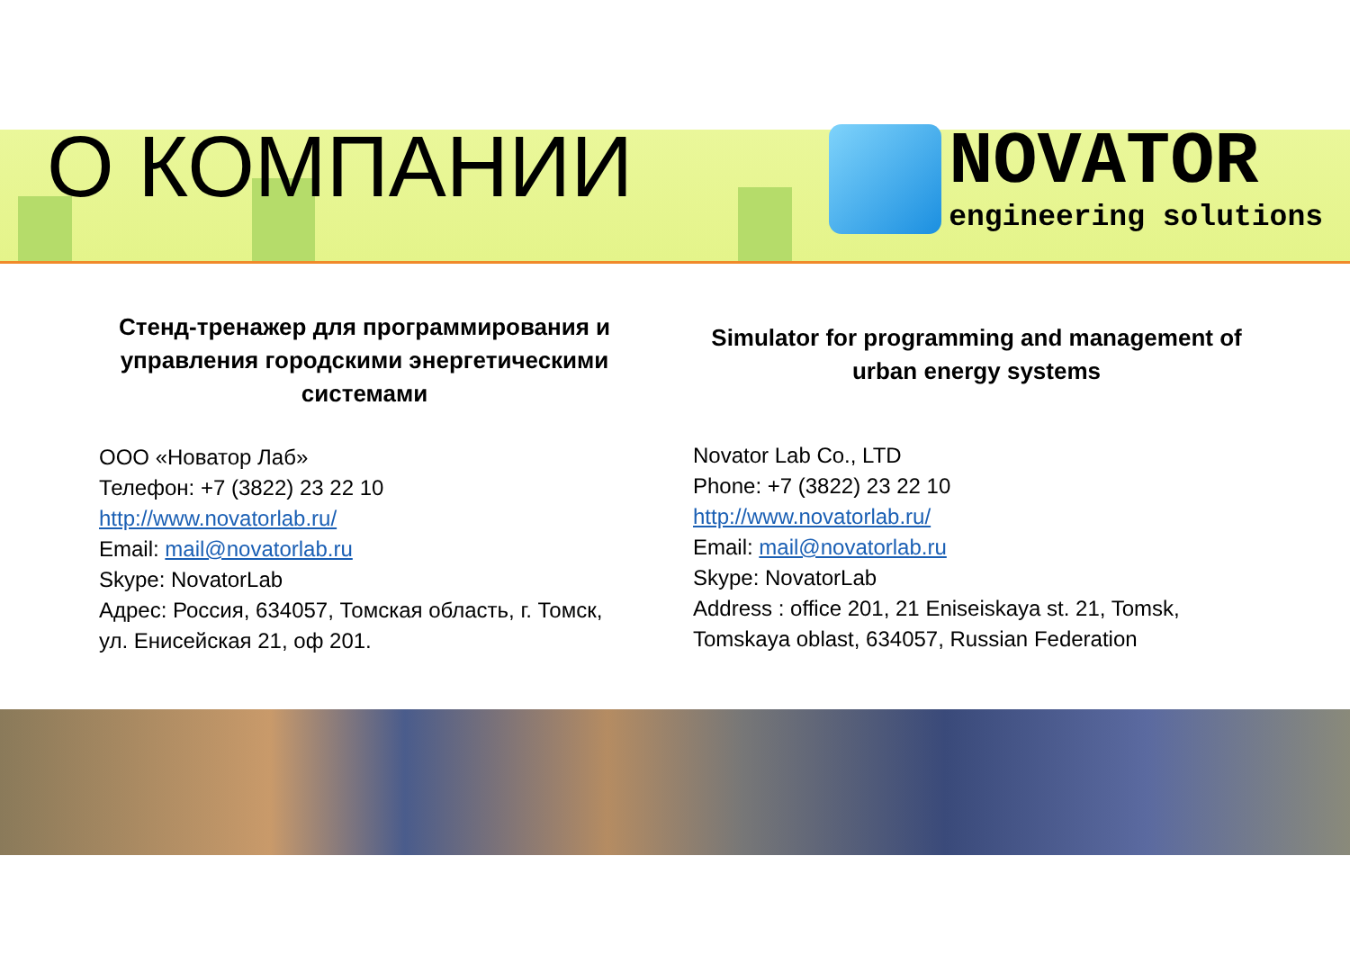О КОМПАНИИ
NOVATOR
engineering solutions
Стенд-тренажер для программирования и управления городскими энергетическими системами
ООО «Новатор Лаб»
Телефон: +7 (3822) 23 22 10
http://www.novatorlab.ru/
Email: mail@novatorlab.ru
Skype: NovatorLab
Адрес: Россия, 634057, Томская область, г. Томск, ул. Енисейская 21, оф 201.
Simulator for programming and management of urban energy systems
Novator Lab Co., LTD
Phone: +7 (3822) 23 22 10
http://www.novatorlab.ru/
Email: mail@novatorlab.ru
Skype: NovatorLab
Address : office 201, 21 Eniseiskaya st. 21, Tomsk, Tomskaya oblast, 634057, Russian Federation